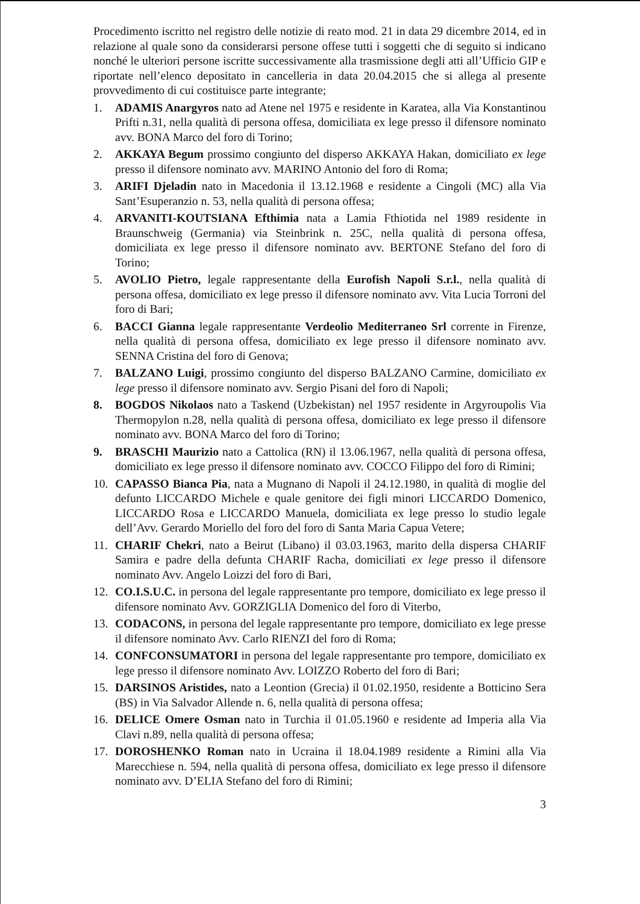Procedimento iscritto nel registro delle notizie di reato mod. 21 in data 29 dicembre 2014, ed in relazione al quale sono da considerarsi persone offese tutti i soggetti che di seguito si indicano nonché le ulteriori persone iscritte successivamente alla trasmissione degli atti all’Ufficio GIP e riportate nell’elenco depositato in cancelleria in data 20.04.2015 che si allega al presente provvedimento di cui costituisce parte integrante;
1. ADAMIS Anargyros nato ad Atene nel 1975 e residente in Karatea, alla Via Konstantinou Prifti n.31, nella qualità di persona offesa, domiciliata ex lege presso il difensore nominato avv. BONA Marco del foro di Torino;
2. AKKAYA Begum prossimo congiunto del disperso AKKAYA Hakan, domiciliato ex lege presso il difensore nominato avv. MARINO Antonio del foro di Roma;
3. ARIFI Djeladin nato in Macedonia il 13.12.1968 e residente a Cingoli (MC) alla Via Sant’Esuperanzio n. 53, nella qualità di persona offesa;
4. ARVANITI-KOUTSIANA Efthimia nata a Lamia Fthiotida nel 1989 residente in Braunschweig (Germania) via Steinbrink n. 25C, nella qualità di persona offesa, domiciliata ex lege presso il difensore nominato avv. BERTONE Stefano del foro di Torino;
5. AVOLIO Pietro, legale rappresentante della Eurofish Napoli S.r.l., nella qualità di persona offesa, domiciliato ex lege presso il difensore nominato avv. Vita Lucia Torroni del foro di Bari;
6. BACCI Gianna legale rappresentante Verdeolio Mediterraneo Srl corrente in Firenze, nella qualità di persona offesa, domiciliato ex lege presso il difensore nominato avv. SENNA Cristina del foro di Genova;
7. BALZANO Luigi, prossimo congiunto del disperso BALZANO Carmine, domiciliato ex lege presso il difensore nominato avv. Sergio Pisani del foro di Napoli;
8. BOGDOS Nikolaos nato a Taskend (Uzbekistan) nel 1957 residente in Argyroupolis Via Thermopylon n.28, nella qualità di persona offesa, domiciliato ex lege presso il difensore nominato avv. BONA Marco del foro di Torino;
9. BRASCHI Maurizio nato a Cattolica (RN) il 13.06.1967, nella qualità di persona offesa, domiciliato ex lege presso il difensore nominato avv. COCCO Filippo del foro di Rimini;
10. CAPASSO Bianca Pia, nata a Mugnano di Napoli il 24.12.1980, in qualità di moglie del defunto LICCARDO Michele e quale genitore dei figli minori LICCARDO Domenico, LICCARDO Rosa e LICCARDO Manuela, domiciliata ex lege presso lo studio legale dell’Avv. Gerardo Moriello del foro del foro di Santa Maria Capua Vetere;
11. CHARIF Chekri, nato a Beirut (Libano) il 03.03.1963, marito della dispersa CHARIF Samira e padre della defunta CHARIF Racha, domiciliati ex lege presso il difensore nominato Avv. Angelo Loizzi del foro di Bari,
12. CO.I.S.U.C. in persona del legale rappresentante pro tempore, domiciliato ex lege presso il difensore nominato Avv. GORZIGLIA Domenico del foro di Viterbo,
13. CODACONS, in persona del legale rappresentante pro tempore, domiciliato ex lege presse il difensore nominato Avv. Carlo RIENZI del foro di Roma;
14. CONFCONSUMATORI in persona del legale rappresentante pro tempore, domiciliato ex lege presso il difensore nominato Avv. LOIZZO Roberto del foro di Bari;
15. DARSINOS Aristides, nato a Leontion (Grecia) il 01.02.1950, residente a Botticino Sera (BS) in Via Salvador Allende n. 6, nella qualità di persona offesa;
16. DELICE Omere Osman nato in Turchia il 01.05.1960 e residente ad Imperia alla Via Clavi n.89, nella qualità di persona offesa;
17. DOROSHENKO Roman nato in Ucraina il 18.04.1989 residente a Rimini alla Via Marecchiese n. 594, nella qualità di persona offesa, domiciliato ex lege presso il difensore nominato avv. D’ELIA Stefano del foro di Rimini;
3